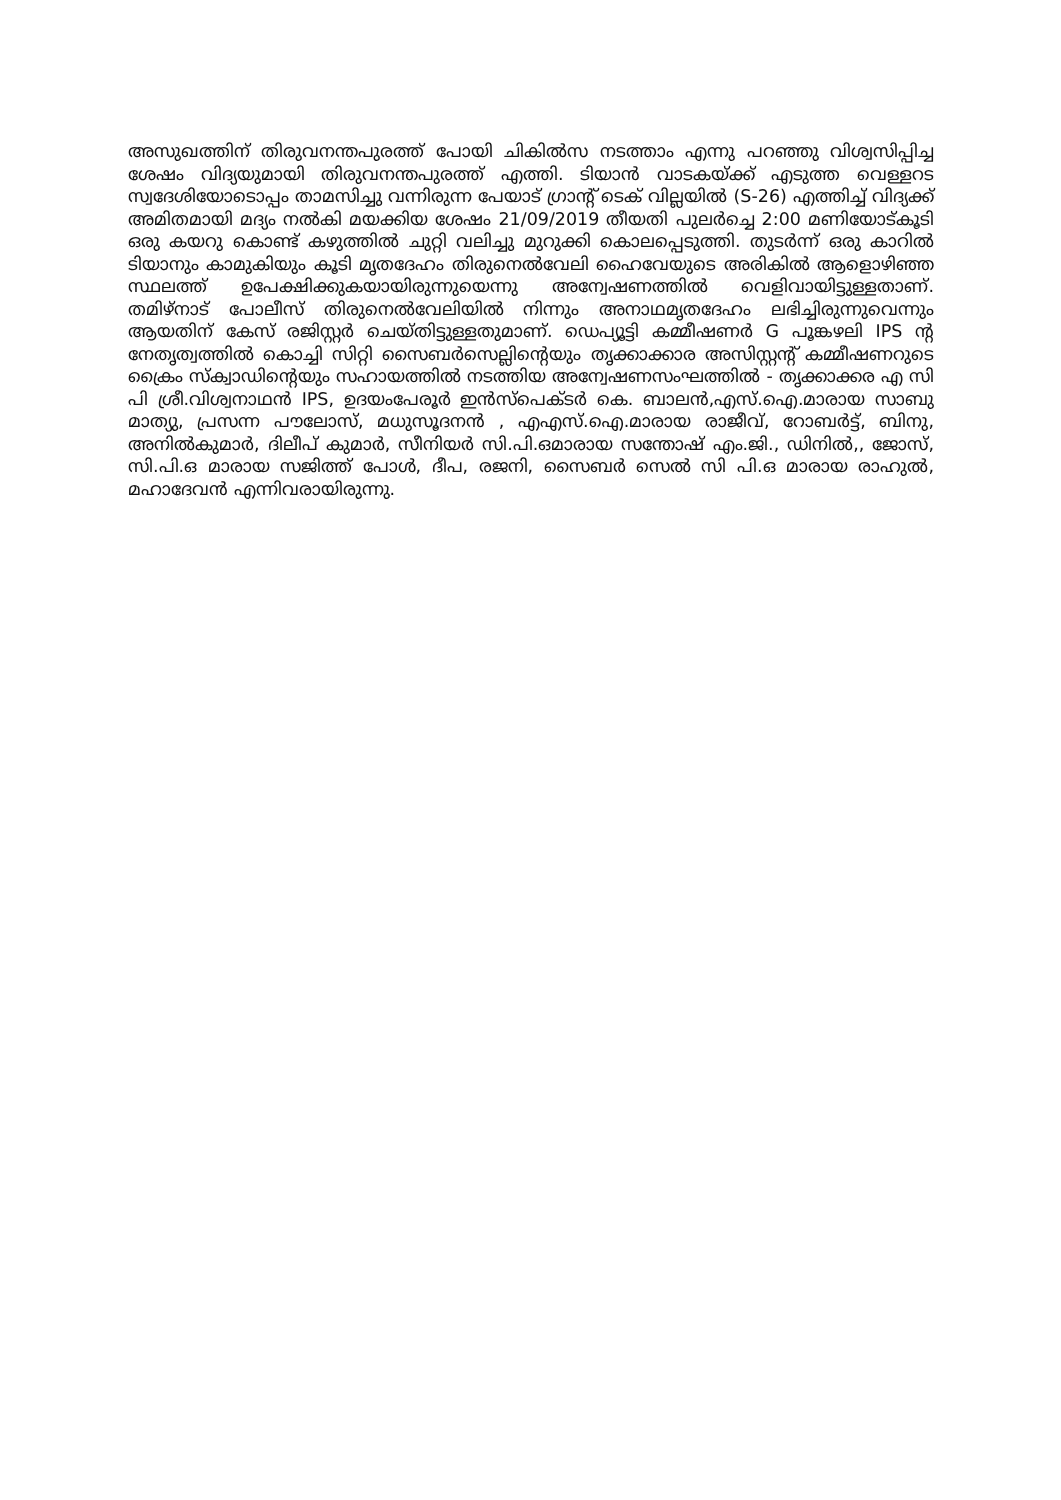അസുഖത്തിന് തിരുവനന്തപുരത്ത് പോയി ചികിൽസ നടത്താം എന്നു പറഞ്ഞു വിശ്വസിപ്പിച്ച ശേഷം വിദ്യയുമായി തിരുവനന്തപുരത്ത് എത്തി. ടിയാൻ വാടകയ്ക്ക് എടുത്ത വെള്ളറട സ്വദേശിയോടൊപ്പം താമസിച്ചു വന്നിരുന്ന പേയാട് ഗ്രാന്റ് ടെക് വില്ലയിൽ (S-26) എത്തിച്ച് വിദ്യക്ക് അമിതമായി മദ്യം നൽകി മയക്കിയ ശേഷം 21/09/2019 തീയതി പുലർച്ചെ 2:00 മണിയോട്കൂടി ഒരു കയറു കൊണ്ട് കഴുത്തിൽ ചുറ്റി വലിച്ചു മുറുക്കി കൊലപ്പെടുത്തി. തുടർന്ന് ഒരു കാറിൽ ടിയാനും കാമുകിയും കൂടി മൃതദേഹം തിരുനെൽവേലി ഹൈവേയുടെ അരികിൽ ആളൊഴിഞ്ഞ സ്ഥലത്ത് ഉപേക്ഷിക്കുകയായിരുന്നുയെന്നു അന്വേഷണത്തിൽ വെളിവായിട്ടുള്ളതാണ്. തമിഴ്നാട് പോലീസ് തിരുനെൽവേലിയിൽ നിന്നും അനാഥമൃതദേഹം ലഭിച്ചിരുന്നുവെന്നും ആയതിന് കേസ് രജിസ്റ്റർ ചെയ്തിട്ടുള്ളതുമാണ്. ഡെപ്യൂട്ടി കമ്മീഷണർ G പൂങ്കഴലി IPS ന്റ നേതൃത്വത്തിൽ കൊച്ചി സിറ്റി സൈബർസെല്ലിന്റെയും തൃക്കാക്കാര അസിസ്റ്റന്റ് കമ്മീഷണറുടെ ക്രൈം സ്ക്വാഡിന്റെയും സഹായത്തിൽ നടത്തിയ അന്വേഷണസംഘത്തിൽ - തൃക്കാക്കര എ സി പി ശ്രീ.വിശ്വനാഥൻ IPS, ഉദയംപേരൂർ ഇൻസ്പെക്ടർ കെ. ബാലൻ,എസ്.ഐ.മാരായ സാബു മാത്യു, പ്രസന്ന പൗലോസ്, മധുസൂദനൻ , എഎസ്.ഐ.മാരായ രാജീവ്, റോബർട്ട്, ബിനു, അനിൽകുമാർ, ദിലീപ് കുമാർ, സീനിയർ സി.പി.ഒമാരായ സന്തോഷ് എം.ജി., ഡിനിൽ,, ജോസ്, സി.പി.ഒ മാരായ സജിത്ത് പോൾ, ദീപ, രജനി, സൈബർ സെൽ സി പി.ഒ മാരായ രാഹുൽ, മഹാദേവൻ എന്നിവരായിരുന്നു.